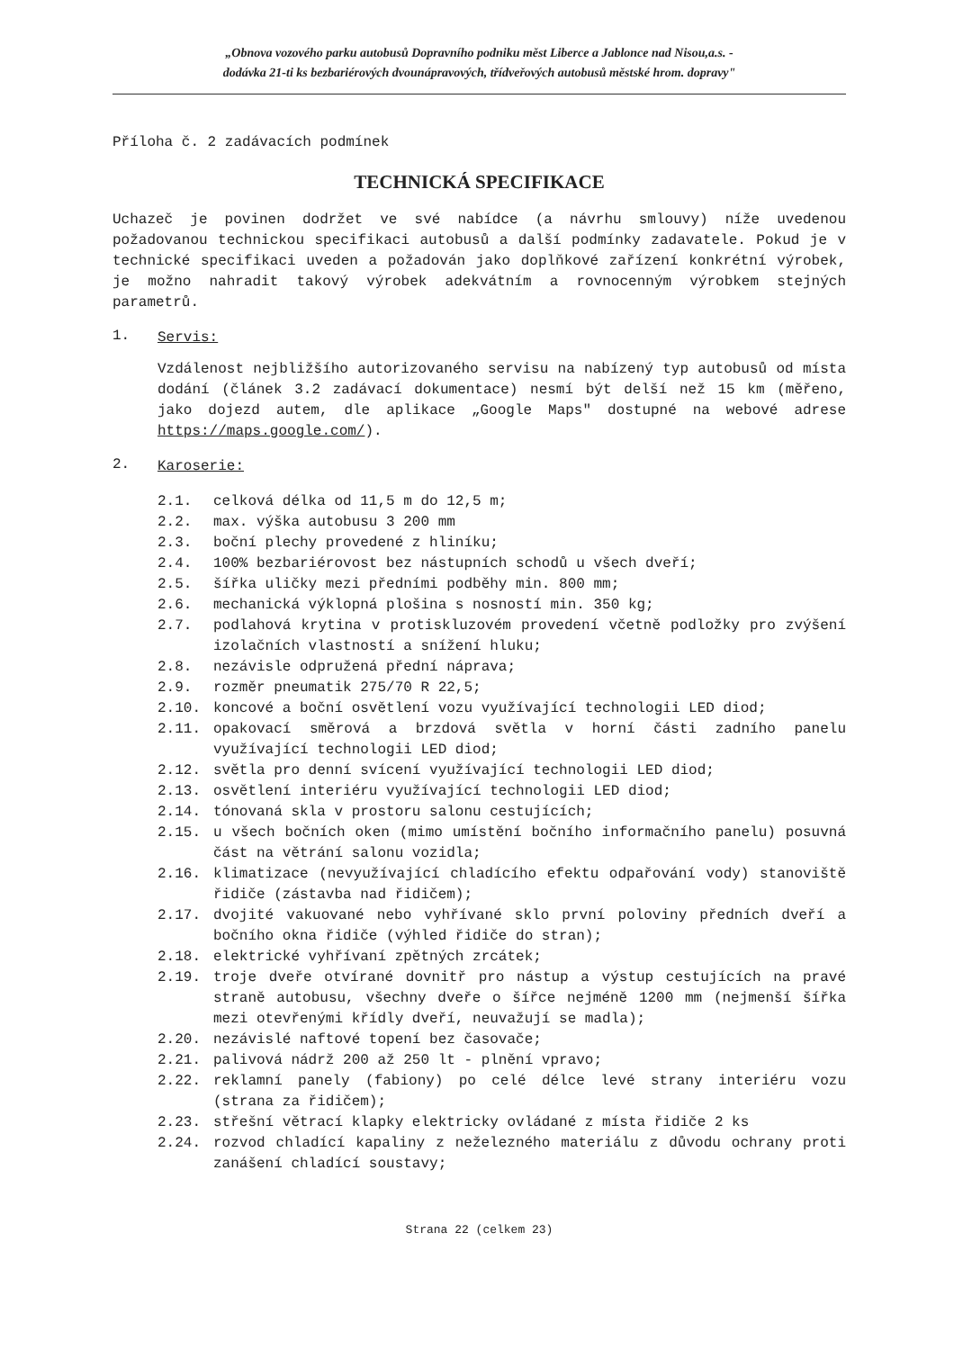„Obnova vozového parku autobusů Dopravního podniku měst Liberce a Jablonce nad Nisou,a.s. -
dodávka 21-ti ks bezbariérových dvounápravových, třídveřových autobusů městské hrom. dopravy"
Příloha č. 2 zadávacích podmínek
TECHNICKÁ SPECIFIKACE
Uchazeč je povinen dodržet ve své nabídce (a návrhu smlouvy) níže uvedenou požadovanou technickou specifikaci autobusů a další podmínky zadavatele. Pokud je v technické specifikaci uveden a požadován jako doplňkové zařízení konkrétní výrobek, je možno nahradit takový výrobek adekvátním a rovnocenným výrobkem stejných parametrů.
1. Servis:
Vzdálenost nejbližšího autorizovaného servisu na nabízený typ autobusů od místa dodání (článek 3.2 zadávací dokumentace) nesmí být delší než 15 km (měřeno, jako dojezd autem, dle aplikace „Google Maps" dostupné na webové adrese https://maps.google.com/).
2. Karoserie:
2.1. celková délka od 11,5 m do 12,5 m;
2.2. max. výška autobusu 3 200 mm
2.3. boční plechy provedené z hliníku;
2.4. 100% bezbariérovost bez nástupních schodů u všech dveří;
2.5. šířka uličky mezi předními podběhy min. 800 mm;
2.6. mechanická výklopná plošina s nosností min. 350 kg;
2.7. podlahová krytina v protiskluzovém provedení včetně podložky pro zvýšení izolačních vlastností a snížení hluku;
2.8. nezávisle odpružená přední náprava;
2.9. rozměr pneumatik 275/70 R 22,5;
2.10. koncové a boční osvětlení vozu využívající technologii LED diod;
2.11. opakovací směrová a brzdová světla v horní části zadního panelu využívající technologii LED diod;
2.12. světla pro denní svícení využívající technologii LED diod;
2.13. osvětlení interiéru využívající technologii LED diod;
2.14. tónovaná skla v prostoru salonu cestujících;
2.15. u všech bočních oken (mimo umístění bočního informačního panelu) posuvná část na větrání salonu vozidla;
2.16. klimatizace (nevyužívající chladícího efektu odpařování vody) stanoviště řidiče (zástavba nad řidičem);
2.17. dvojité vakuované nebo vyhřívané sklo první poloviny předních dveří a bočního okna řidiče (výhled řidiče do stran);
2.18. elektrické vyhřívaní zpětných zrcátek;
2.19. troje dveře otvírané dovnitř pro nástup a výstup cestujících na pravé straně autobusu, všechny dveře o šířce nejméně 1200 mm (nejmenší šířka mezi otevřenými křídly dveří, neuvažují se madla);
2.20. nezávislé naftové topení bez časovače;
2.21. palivová nádrž 200 až 250 lt - plnění vpravo;
2.22. reklamní panely (fabiony) po celé délce levé strany interiéru vozu (strana za řidičem);
2.23. střešní větrací klapky elektricky ovládané z místa řidiče 2 ks
2.24. rozvod chladící kapaliny z neželezného materiálu z důvodu ochrany proti zanášení chladící soustavy;
Strana 22 (celkem 23)